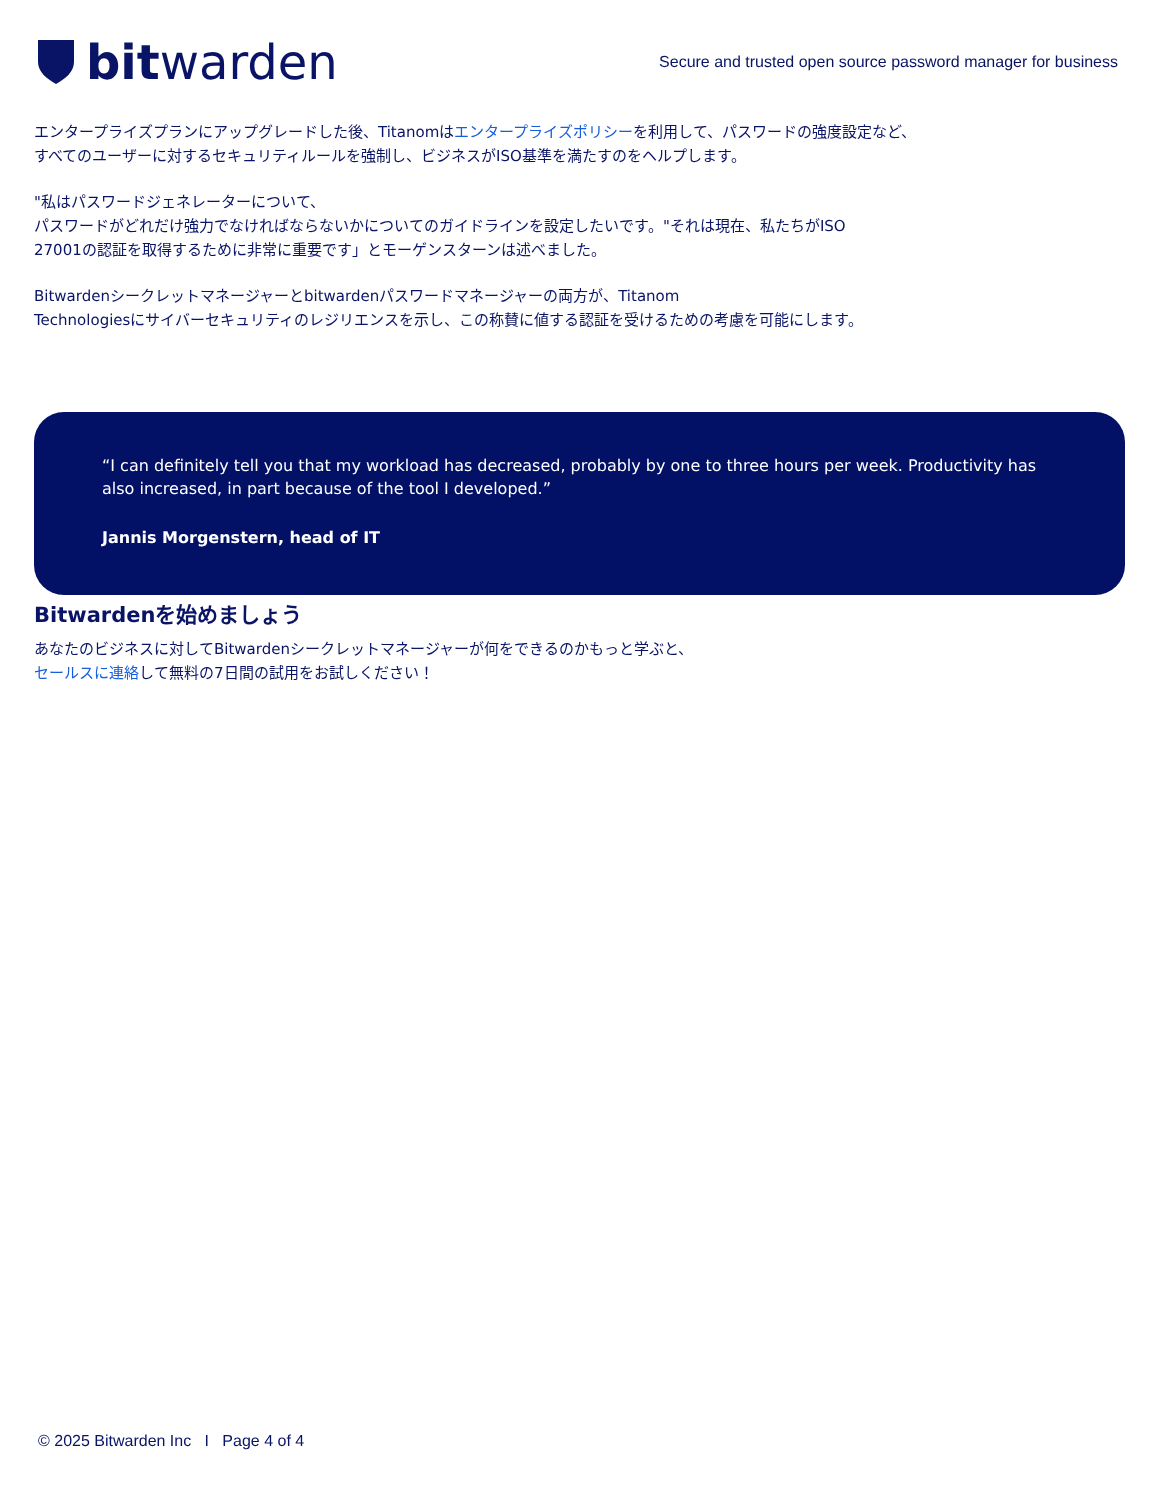bitwarden
Secure and trusted open source password manager for business
エンタープライズプランにアップグレードした後、Titanomはエンタープライズポリシーを利用して、パスワードの強度設定など、
すべてのユーザーに対するセキュリティルールを強制し、ビジネスがISO基準を満たすのをヘルプします。
"私はパスワードジェネレーターについて、
パスワードがどれだけ強力でなければならないかについてのガイドラインを設定したいです。"それは現在、私たちがISO
27001の認証を取得するために非常に重要です」とモーゲンスターンは述べました。
Bitwardenシークレットマネージャーとbitwardenパスワードマネージャーの両方が、Titanom
Technologiesにサイバーセキュリティのレジリエンスを示し、この称賛に値する認証を受けるための考慮を可能にします。
“I can definitely tell you that my workload has decreased, probably by one to three hours per week. Productivity has also increased, in part because of the tool I developed.”
Jannis Morgenstern, head of IT
Bitwardenを始めましょう
あなたのビジネスに対してBitwardenシークレットマネージャーが何をできるのかもっと学ぶと、
セールスに連絡して無料の7日間の試用をお試しください！
© 2025 Bitwarden Inc I Page 4 of 4